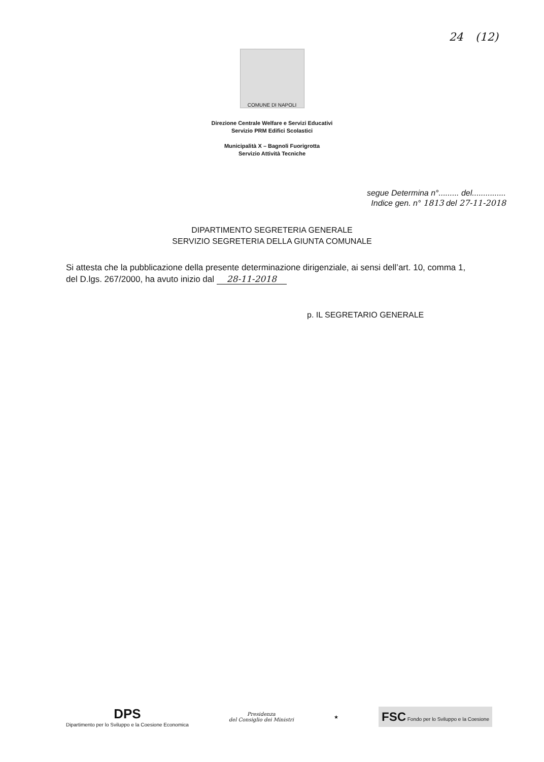24 (12)
COMUNE DI NAPOLI
Direzione Centrale Welfare e Servizi Educativi
Servizio PRM Edifici Scolastici
Municipalità X – Bagnoli Fuorigrotta
Servizio Attività Tecniche
segue Determina n°......... del...............
Indice gen. n° 1813 del 27-11-2018
DIPARTIMENTO SEGRETERIA GENERALE
SERVIZIO SEGRETERIA DELLA GIUNTA COMUNALE
Si attesta che la pubblicazione della presente determinazione dirigenziale, ai sensi dell’art. 10, comma 1, del D.lgs. 267/2000, ha avuto inizio dal 28-11-2018
p. IL SEGRETARIO GENERALE
DPS
Dipartimento per lo Sviluppo e la Coesione Economica
Presidenza
del Consiglio dei Ministri
★
FSC Fondo per lo Sviluppo e la Coesione